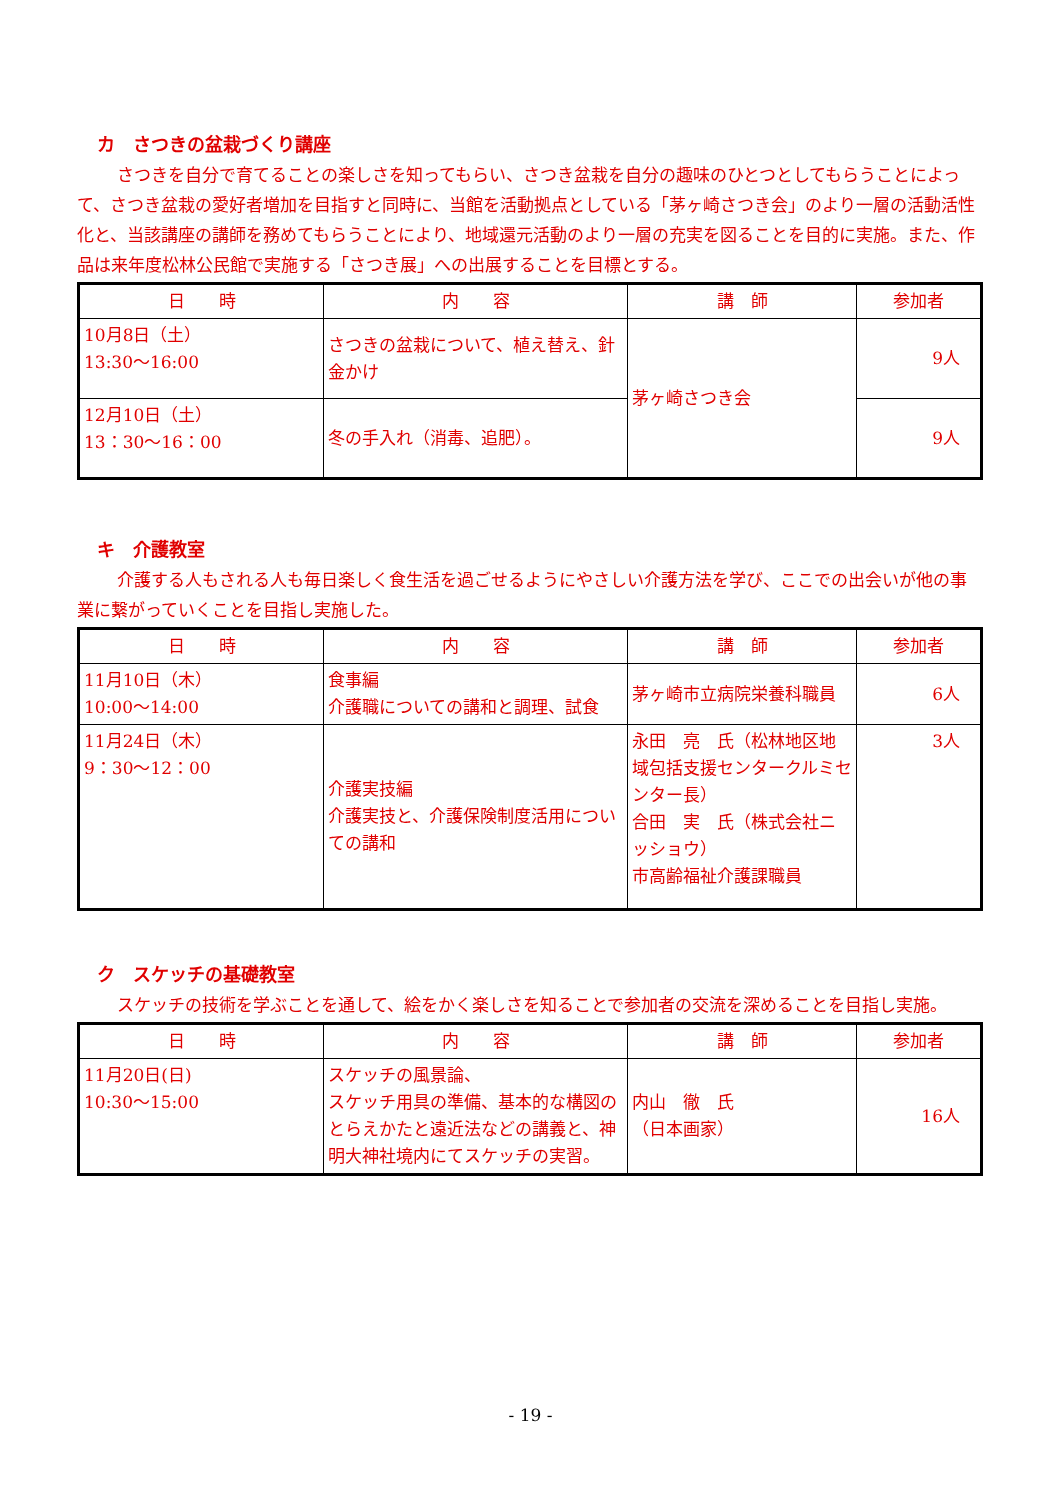カ　さつきの盆栽づくり講座
さつきを自分で育てることの楽しさを知ってもらい、さつき盆栽を自分の趣味のひとつとしてもらうことによって、さつき盆栽の愛好者増加を目指すと同時に、当館を活動拠点としている「茅ヶ崎さつき会」のより一層の活動活性化と、当該講座の講師を務めてもらうことにより、地域還元活動のより一層の充実を図ることを目的に実施。また、作品は来年度松林公民館で実施する「さつき展」への出展することを目標とする。
| 日 時 | 内 容 | 講 師 | 参加者 |
| --- | --- | --- | --- |
| 10月8日（土） 13:30～16:00 | さつきの盆栽について、植え替え、針金かけ | 茅ヶ崎さつき会 | 9人 |
| 12月10日（土） 13：30～16：00 | 冬の手入れ（消毒、追肥）。 | | 9人 |
キ　介護教室
介護する人もされる人も毎日楽しく食生活を過ごせるようにやさしい介護方法を学び、ここでの出会いが他の事業に繋がっていくことを目指し実施した。
| 日 時 | 内 容 | 講 師 | 参加者 |
| --- | --- | --- | --- |
| 11月10日（木） 10:00～14:00 | 食事編 介護職についての講和と調理、試食 | 茅ヶ崎市立病院栄養科職員 | 6人 |
| 11月24日（木） 9：30～12：00 | 介護実技編 介護実技と、介護保険制度活用についての講和 | 永田 亮 氏（松林地区地域包括支援センタークルミセンター長） 合田 実 氏（株式会社ニッショウ） 市高齢福祉介護課職員 | 3人 |
ク　スケッチの基礎教室
スケッチの技術を学ぶことを通して、絵をかく楽しさを知ることで参加者の交流を深めることを目指し実施。
| 日 時 | 内 容 | 講 師 | 参加者 |
| --- | --- | --- | --- |
| 11月20日(日) 10:30～15:00 | スケッチの風景論、 スケッチ用具の準備、基本的な構図のとらえかたと遠近法などの講義と、神明大神社境内にてスケッチの実習。 | 内山 徹 氏 （日本画家） | 16人 |
- 19 -